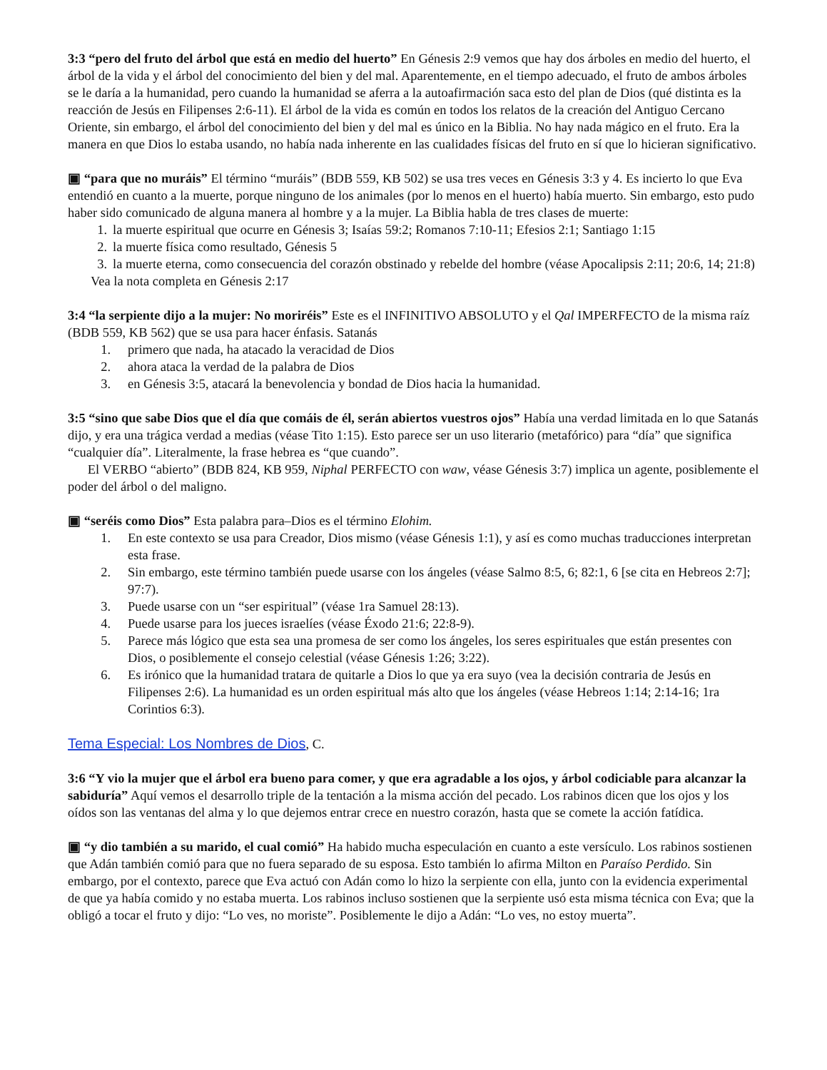3:3 “pero del fruto del árbol que está en medio del huerto” En Génesis 2:9 vemos que hay dos árboles en medio del huerto, el árbol de la vida y el árbol del conocimiento del bien y del mal. Aparentemente, en el tiempo adecuado, el fruto de ambos árboles se le daría a la humanidad, pero cuando la humanidad se aferra a la autoafirmación saca esto del plan de Dios (qué distinta es la reacción de Jesús en Filipenses 2:6-11). El árbol de la vida es común en todos los relatos de la creación del Antiguo Cercano Oriente, sin embargo, el árbol del conocimiento del bien y del mal es único en la Biblia. No hay nada mágico en el fruto. Era la manera en que Dios lo estaba usando, no había nada inherente en las cualidades físicas del fruto en sí que lo hicieran significativo.
▣ “para que no muráis” El término “muráis” (BDB 559, KB 502) se usa tres veces en Génesis 3:3 y 4. Es incierto lo que Eva entendió en cuanto a la muerte, porque ninguno de los animales (por lo menos en el huerto) había muerto. Sin embargo, esto pudo haber sido comunicado de alguna manera al hombre y a la mujer. La Biblia habla de tres clases de muerte:
1. la muerte espiritual que ocurre en Génesis 3; Isaías 59:2; Romanos 7:10-11; Efesios 2:1; Santiago 1:15
2. la muerte física como resultado, Génesis 5
3. la muerte eterna, como consecuencia del corazón obstinado y rebelde del hombre (véase Apocalipsis 2:11; 20:6, 14; 21:8)
Vea la nota completa en Génesis 2:17
3:4 “la serpiente dijo a la mujer: No moriréis” Este es el INFINITIVO ABSOLUTO y el Qal IMPERFECTO de la misma raíz (BDB 559, KB 562) que se usa para hacer énfasis. Satanás
1. primero que nada, ha atacado la veracidad de Dios
2. ahora ataca la verdad de la palabra de Dios
3. en Génesis 3:5, atacará la benevolencia y bondad de Dios hacia la humanidad.
3:5 “sino que sabe Dios que el día que comáis de él, serán abiertos vuestros ojos” Había una verdad limitada en lo que Satanás dijo, y era una trágica verdad a medias (véase Tito 1:15). Esto parece ser un uso literario (metafórico) para “día” que significa “cualquier día”. Literalmente, la frase hebrea es “que cuando”.
El VERBO “abierto” (BDB 824, KB 959, Niphal PERFECTO con waw, véase Génesis 3:7) implica un agente, posiblemente el poder del árbol o del maligno.
▣ “seréis como Dios” Esta palabra para–Dios es el término Elohim.
1. En este contexto se usa para Creador, Dios mismo (véase Génesis 1:1), y así es como muchas traducciones interpretan esta frase.
2. Sin embargo, este término también puede usarse con los ángeles (véase Salmo 8:5, 6; 82:1, 6 [se cita en Hebreos 2:7]; 97:7).
3. Puede usarse con un “ser espiritual” (véase 1ra Samuel 28:13).
4. Puede usarse para los jueces israelíes (véase Éxodo 21:6; 22:8-9).
5. Parece más lógico que esta sea una promesa de ser como los ángeles, los seres espirituales que están presentes con Dios, o posiblemente el consejo celestial (véase Génesis 1:26; 3:22).
6. Es irónico que la humanidad tratara de quitarle a Dios lo que ya era suyo (vea la decisión contraria de Jesús en Filipenses 2:6). La humanidad es un orden espiritual más alto que los ángeles (véase Hebreos 1:14; 2:14-16; 1ra Corintios 6:3).
Tema Especial: Los Nombres de Dios, C.
3:6 “Y vio la mujer que el árbol era bueno para comer, y que era agradable a los ojos, y árbol codiciable para alcanzar la sabiduría” Aquí vemos el desarrollo triple de la tentación a la misma acción del pecado. Los rabinos dicen que los ojos y los oídos son las ventanas del alma y lo que dejemos entrar crece en nuestro corazón, hasta que se comete la acción fatídica.
▣ “y dio también a su marido, el cual comió” Ha habido mucha especulación en cuanto a este versículo. Los rabinos sostienen que Adán también comió para que no fuera separado de su esposa. Esto también lo afirma Milton en Paraíso Perdido. Sin embargo, por el contexto, parece que Eva actuó con Adán como lo hizo la serpiente con ella, junto con la evidencia experimental de que ya había comido y no estaba muerta. Los rabinos incluso sostienen que la serpiente usó esta misma técnica con Eva; que la obligó a tocar el fruto y dijo: “Lo ves, no moriste”. Posiblemente le dijo a Adán: “Lo ves, no estoy muerta”.